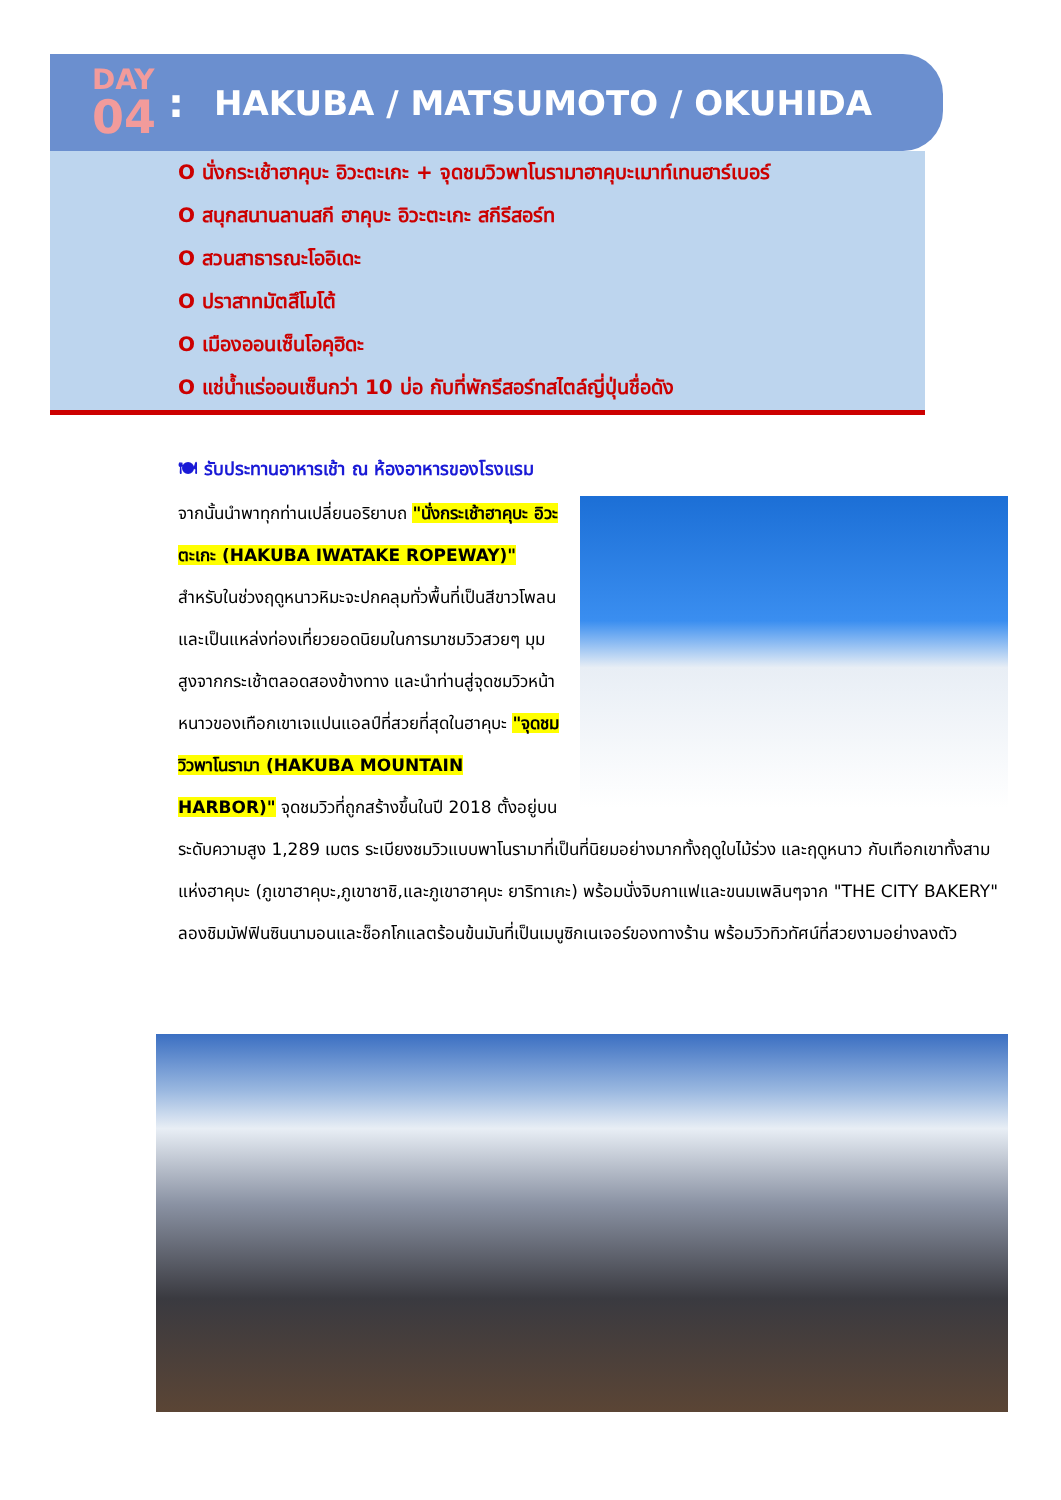DAY
04
: HAKUBA / MATSUMOTO / OKUHIDA
O นั่งกระเช้าฮาคุบะ อิวะตะเกะ + จุดชมวิวพาโนรามาฮาคุบะเมาท์เทนฮาร์เบอร์
O สนุกสนานลานสกี ฮาคุบะ อิวะตะเกะ สกีรีสอร์ท
O สวนสาธารณะโออิเดะ
O ปราสาทมัตสึโมโต้
O เมืองออนเซ็นโอคุฮิดะ
O แช่น้ำแร่ออนเซ็นกว่า 10 บ่อ กับที่พักรีสอร์ทสไตล์ญี่ปุ่นชื่อดัง
🍽 รับประทานอาหารเช้า ณ ห้องอาหารของโรงแรม
จากนั้นนำพาทุกท่านเปลี่ยนอริยาบถ "นั่งกระเช้าฮาคุบะ อิวะตะเกะ (HAKUBA IWATAKE ROPEWAY)" สำหรับในช่วงฤดูหนาวหิมะจะปกคลุมทั่วพื้นที่เป็นสีขาวโพลน และเป็นแหล่งท่องเที่ยวยอดนิยมในการมาชมวิวสวยๆ มุมสูงจากกระเช้าตลอดสองข้างทาง และนำท่านสู่จุดชมวิวหน้าหนาวของเทือกเขาเจแปนแอลป์ที่สวยที่สุดในฮาคุบะ "จุดชมวิวพาโนรามา (HAKUBA MOUNTAIN HARBOR)" จุดชมวิวที่ถูกสร้างขึ้นในปี 2018 ตั้งอยู่บนระดับความสูง 1,289 เมตร ระเบียงชมวิวแบบพาโนรามาที่เป็นที่นิยมอย่างมากทั้งฤดูใบไม้ร่วง และฤดูหนาว กับเทือกเขาทั้งสามแห่งฮาคุบะ (ภูเขาฮาคุบะ,ภูเขาชาชิ,และภูเขาฮาคุบะ ยาริทาเกะ) พร้อมนั่งจิบกาแฟและขนมเพลินๆจาก "THE CITY BAKERY" ลองชิมมัฟฟินซินนามอนและช็อกโกแลตร้อนข้นมันที่เป็นเมนูซิกเนเจอร์ของทางร้าน พร้อมวิวทิวทัศน์ที่สวยงามอย่างลงตัว